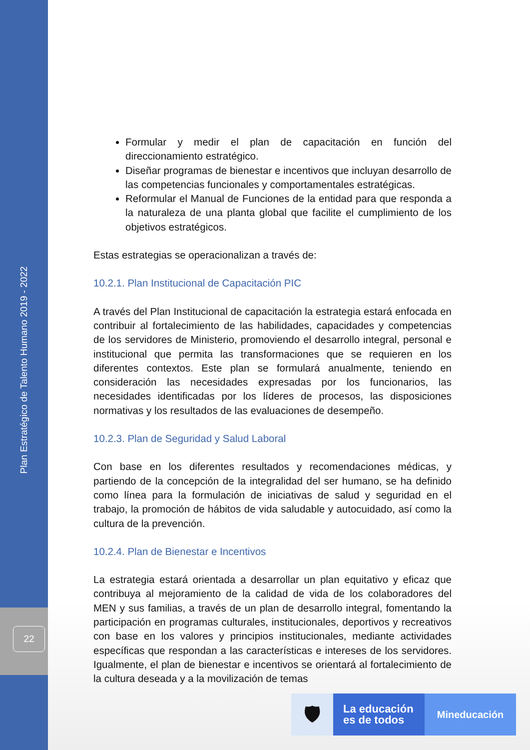Plan Estratégico de Talento Humano 2019 - 2022
22
Formular y medir el plan de capacitación en función del direccionamiento estratégico.
Diseñar programas de bienestar e incentivos que incluyan desarrollo de las competencias funcionales y comportamentales estratégicas.
Reformular el Manual de Funciones de la entidad para que responda a la naturaleza de una planta global que facilite el cumplimiento de los objetivos estratégicos.
Estas estrategias se operacionalizan a través de:
10.2.1. Plan Institucional de Capacitación PIC
A través del Plan Institucional de capacitación la estrategia estará enfocada en contribuir al fortalecimiento de las habilidades, capacidades y competencias de los servidores de Ministerio, promoviendo el desarrollo integral, personal e institucional que permita las transformaciones que se requieren en los diferentes contextos. Este plan se formulará anualmente, teniendo en consideración las necesidades expresadas por los funcionarios, las necesidades identificadas por los líderes de procesos, las disposiciones normativas y los resultados de las evaluaciones de desempeño.
10.2.3. Plan de Seguridad y Salud Laboral
Con base en los diferentes resultados y recomendaciones médicas, y partiendo de la concepción de la integralidad del ser humano, se ha definido como línea para la formulación de iniciativas de salud y seguridad en el trabajo, la promoción de hábitos de vida saludable y autocuidado, así como la cultura de la prevención.
10.2.4. Plan de Bienestar e Incentivos
La estrategia estará orientada a desarrollar un plan equitativo y eficaz que contribuya al mejoramiento de la calidad de vida de los colaboradores del MEN y sus familias, a través de un plan de desarrollo integral, fomentando la participación en programas culturales, institucionales, deportivos y recreativos con base en los valores y principios institucionales, mediante actividades específicas que respondan a las características e intereses de los servidores. Igualmente, el plan de bienestar e incentivos se orientará al fortalecimiento de la cultura deseada y a la movilización de temas
🛡
La educación
es de todos
Mineducación